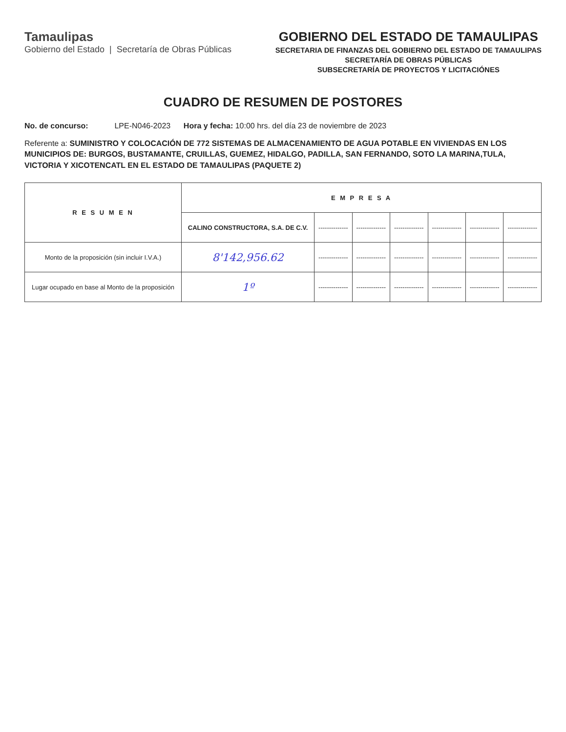Tamaulipas
Gobierno del Estado | Secretaría de Obras Públicas
GOBIERNO DEL ESTADO DE TAMAULIPAS
SECRETARIA DE FINANZAS DEL GOBIERNO DEL ESTADO DE TAMAULIPAS
SECRETARÍA DE OBRAS PÚBLICAS
SUBSECRETARÍA DE PROYECTOS Y LICITACIÓNES
CUADRO DE RESUMEN DE POSTORES
No. de concurso: LPE-N046-2023 Hora y fecha: 10:00 hrs. del día 23 de noviembre de 2023
Referente a: SUMINISTRO Y COLOCACIÓN DE 772 SISTEMAS DE ALMACENAMIENTO DE AGUA POTABLE EN VIVIENDAS EN LOS MUNICIPIOS DE: BURGOS, BUSTAMANTE, CRUILLAS, GUEMEZ, HIDALGO, PADILLA, SAN FERNANDO, SOTO LA MARINA,TULA, VICTORIA Y XICOTENCATL EN EL ESTADO DE TAMAULIPAS (PAQUETE 2)
| R E S U M E N | E M P R E S A | | | | | | |
| --- | --- | --- | --- | --- | --- | --- | --- |
| | CALINO CONSTRUCTORA, S.A. DE C.V. | -------------- | -------------- | -------------- | -------------- | -------------- | -------------- |
| Monto de la proposición (sin incluir I.V.A.) | 8'142,956.62 | -------------- | -------------- | -------------- | -------------- | -------------- | -------------- |
| Lugar ocupado en base al Monto de la proposición | 1º | -------------- | -------------- | -------------- | -------------- | -------------- | -------------- |